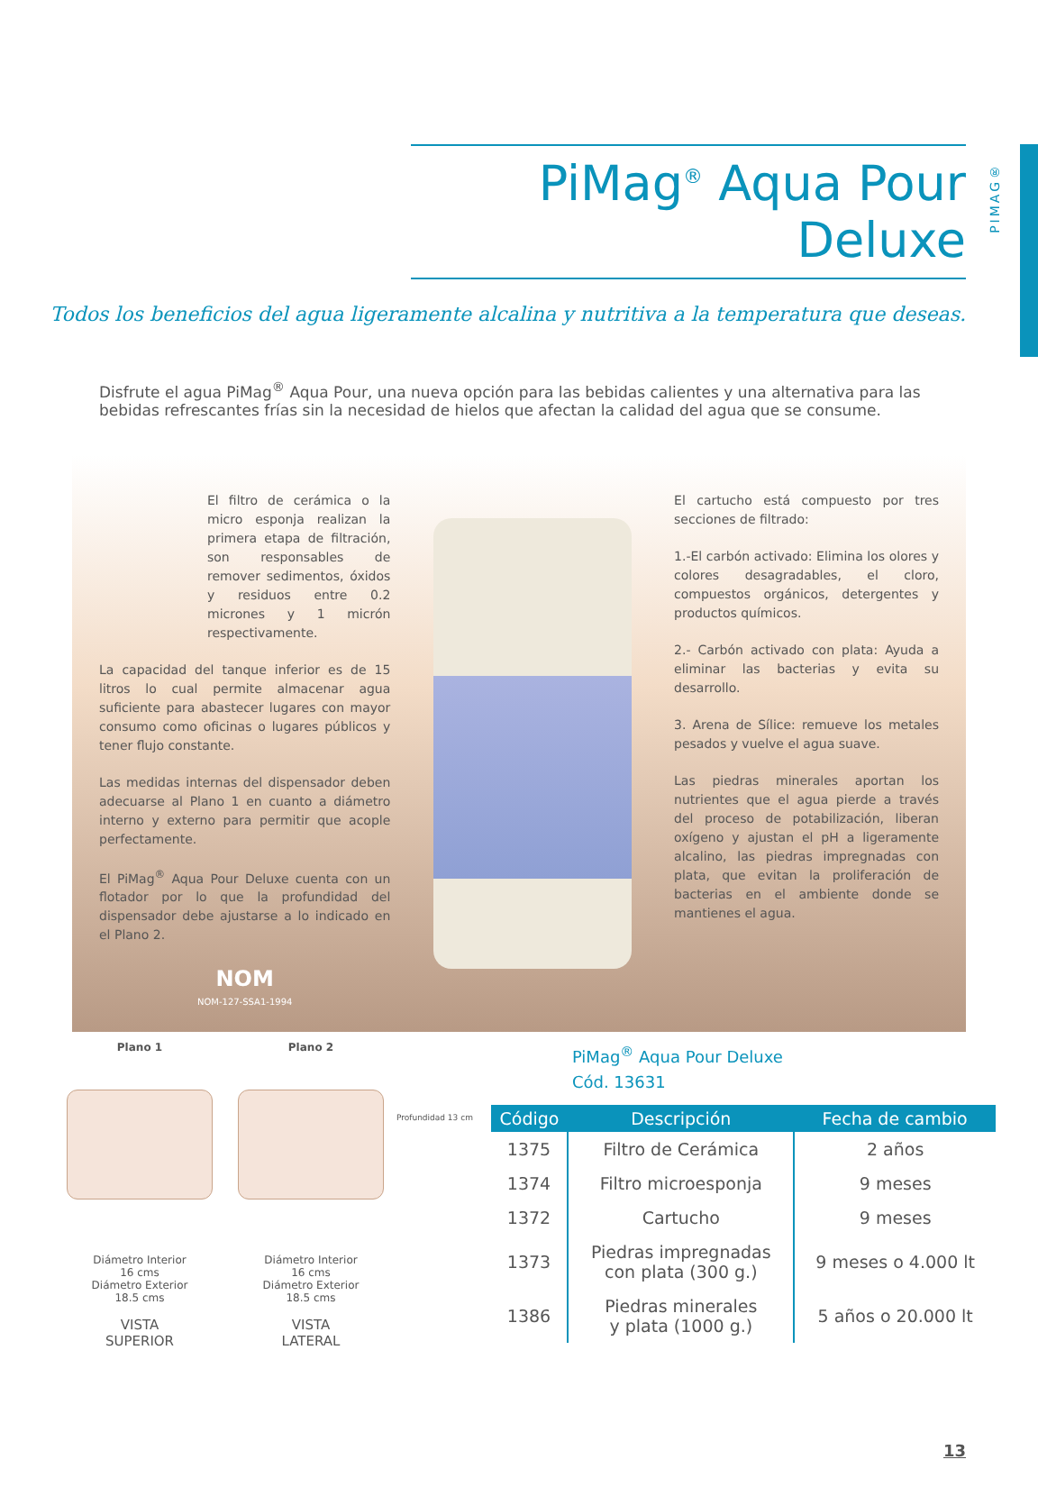PIMAG®
PiMag<sup>®</sup> Aqua Pour Deluxe
Todos los beneficios del agua ligeramente alcalina y nutritiva a la temperatura que deseas.
Disfrute el agua PiMag<sup>®</sup> Aqua Pour, una nueva opción para las bebidas calientes y una alternativa para las bebidas refrescantes frías sin la necesidad de hielos que afectan la calidad del agua que se consume.
El filtro de cerámica o la micro esponja realizan la primera etapa de filtración, son responsables de remover sedimentos, óxidos y residuos entre 0.2 micrones y 1 micrón respectivamente.
La capacidad del tanque inferior es de 15 litros lo cual permite almacenar agua suficiente para abastecer lugares con mayor consumo como oficinas o lugares públicos y tener flujo constante.
Las medidas internas del dispensador deben adecuarse al Plano 1 en cuanto a diámetro interno y externo para permitir que acople perfectamente.
El PiMag<sup>®</sup> Aqua Pour Deluxe cuenta con un flotador por lo que la profundidad del dispensador debe ajustarse a lo indicado en el Plano 2.
NOM
NOM-127-SSA1-1994
El cartucho está compuesto por tres secciones de filtrado:
1.-El carbón activado: Elimina los olores y colores desagradables, el cloro, compuestos orgánicos, detergentes y productos químicos.
2.- Carbón activado con plata: Ayuda a eliminar las bacterias y evita su desarrollo.
3. Arena de Sílice: remueve los metales pesados y vuelve el agua suave.
Las piedras minerales aportan los nutrientes que el agua pierde a través del proceso de potabilización, liberan oxígeno y ajustan el pH a ligeramente alcalino, las piedras impregnadas con plata, que evitan la proliferación de bacterias en el ambiente donde se mantienes el agua.
Plano 1
Diámetro Interior
16 cms
Diámetro Exterior
18.5 cms
VISTA
SUPERIOR
Plano 2
Diámetro Interior
16 cms
Diámetro Exterior
18.5 cms
VISTA
LATERAL
Profundidad 13 cm
PiMag<sup>®</sup> Aqua Pour Deluxe
Cód. 13631
| Código | Descripción | Fecha de cambio |
| --- | --- | --- |
| 1375 | Filtro de Cerámica | 2 años |
| 1374 | Filtro microesponja | 9 meses |
| 1372 | Cartucho | 9 meses |
| 1373 | Piedras impregnadas con plata (300 g.) | 9 meses o 4.000 lt |
| 1386 | Piedras minerales y plata (1000 g.) | 5 años o 20.000 lt |
13